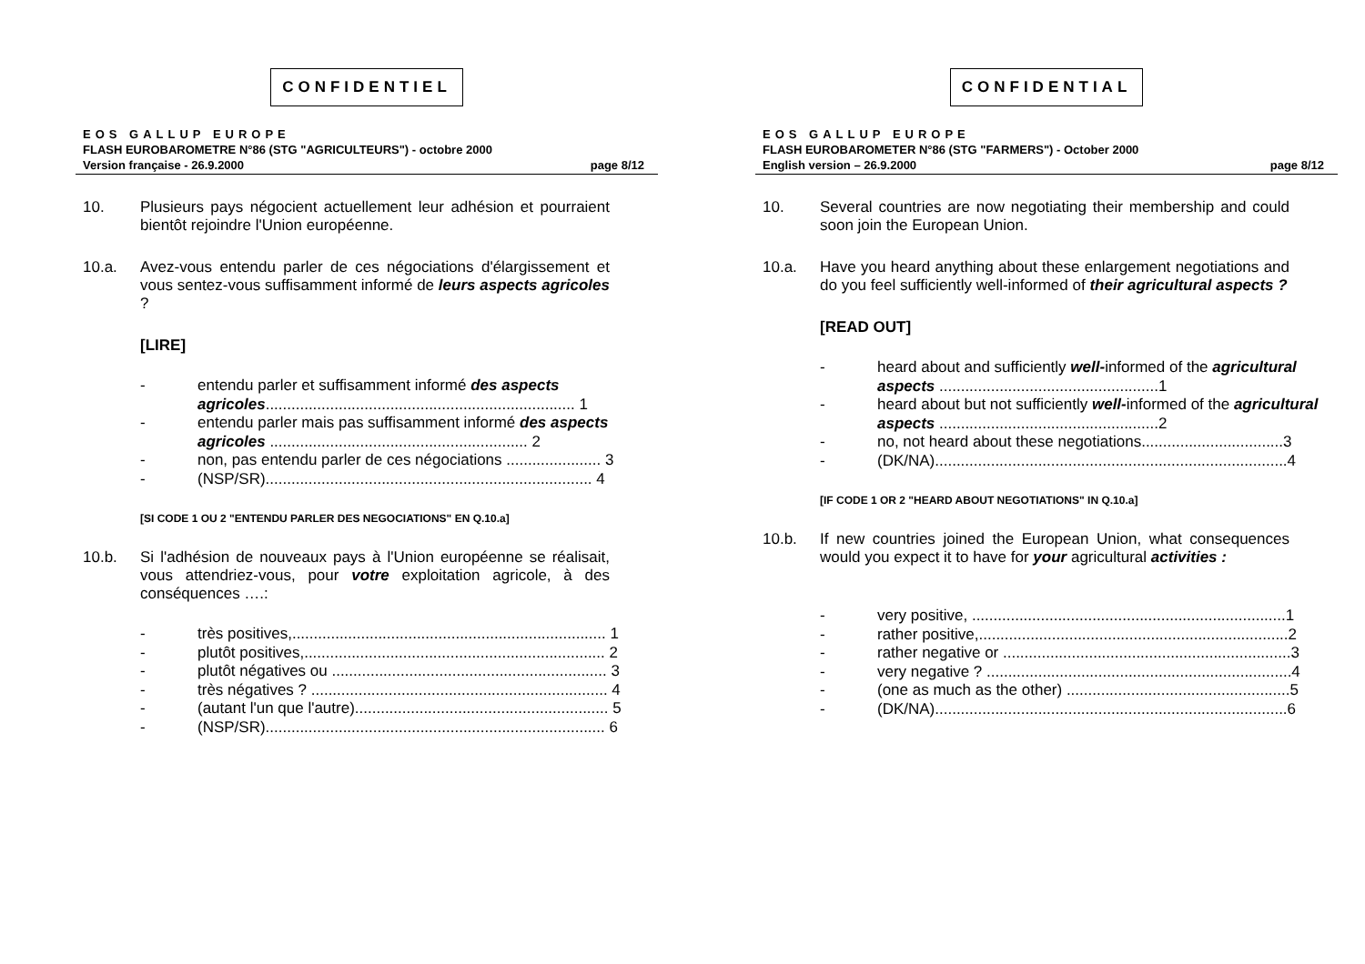CONFIDENTIEL
EOS GALLUP EUROPE
FLASH EUROBAROMETRE N°86 (STG "AGRICULTEURS") - octobre 2000
Version française - 26.9.2000 page 8/12
10. Plusieurs pays négocient actuellement leur adhésion et pourraient bientôt rejoindre l'Union européenne.
10.a. Avez-vous entendu parler de ces négociations d'élargissement et vous sentez-vous suffisamment informé de leurs aspects agricoles ?
[LIRE]
- entendu parler et suffisamment informé des aspects agricoles........................................................................ 1
- entendu parler mais pas suffisamment informé des aspects agricoles ............................................................ 2
- non, pas entendu parler de ces négociations ...................... 3
- (NSP/SR)............................................................................ 4
[SI CODE 1 OU 2 "ENTENDU PARLER DES NEGOCIATIONS" EN Q.10.a]
10.b. Si l'adhésion de nouveaux pays à l'Union européenne se réalisait, vous attendriez-vous, pour votre exploitation agricole, à des conséquences ….:
- très positives,......................................................................... 1
- plutôt positives,...................................................................... 2
- plutôt négatives ou ................................................................ 3
- très négatives ? ..................................................................... 4
- (autant l'un que l'autre)........................................................... 5
- (NSP/SR)............................................................................... 6
CONFIDENTIAL
EOS GALLUP EUROPE
FLASH EUROBAROMETER N°86 (STG "FARMERS") - October 2000
English version – 26.9.2000 page 8/12
10. Several countries are now negotiating their membership and could soon join the European Union.
10.a. Have you heard anything about these enlargement negotiations and do you feel sufficiently well-informed of their agricultural aspects ?
[READ OUT]
- heard about and sufficiently well-informed of the agricultural aspects ...................................................1
- heard about but not sufficiently well-informed of the agricultural aspects ...................................................2
- no, not heard about these negotiations.................................3
- (DK/NA)..................................................................................4
[IF CODE 1 OR 2 "HEARD ABOUT NEGOTIATIONS" IN Q.10.a]
10.b. If new countries joined the European Union, what consequences would you expect it to have for your agricultural activities :
- very positive, .........................................................................1
- rather positive,........................................................................2
- rather negative or ...................................................................3
- very negative ? .......................................................................4
- (one as much as the other) ....................................................5
- (DK/NA)..................................................................................6